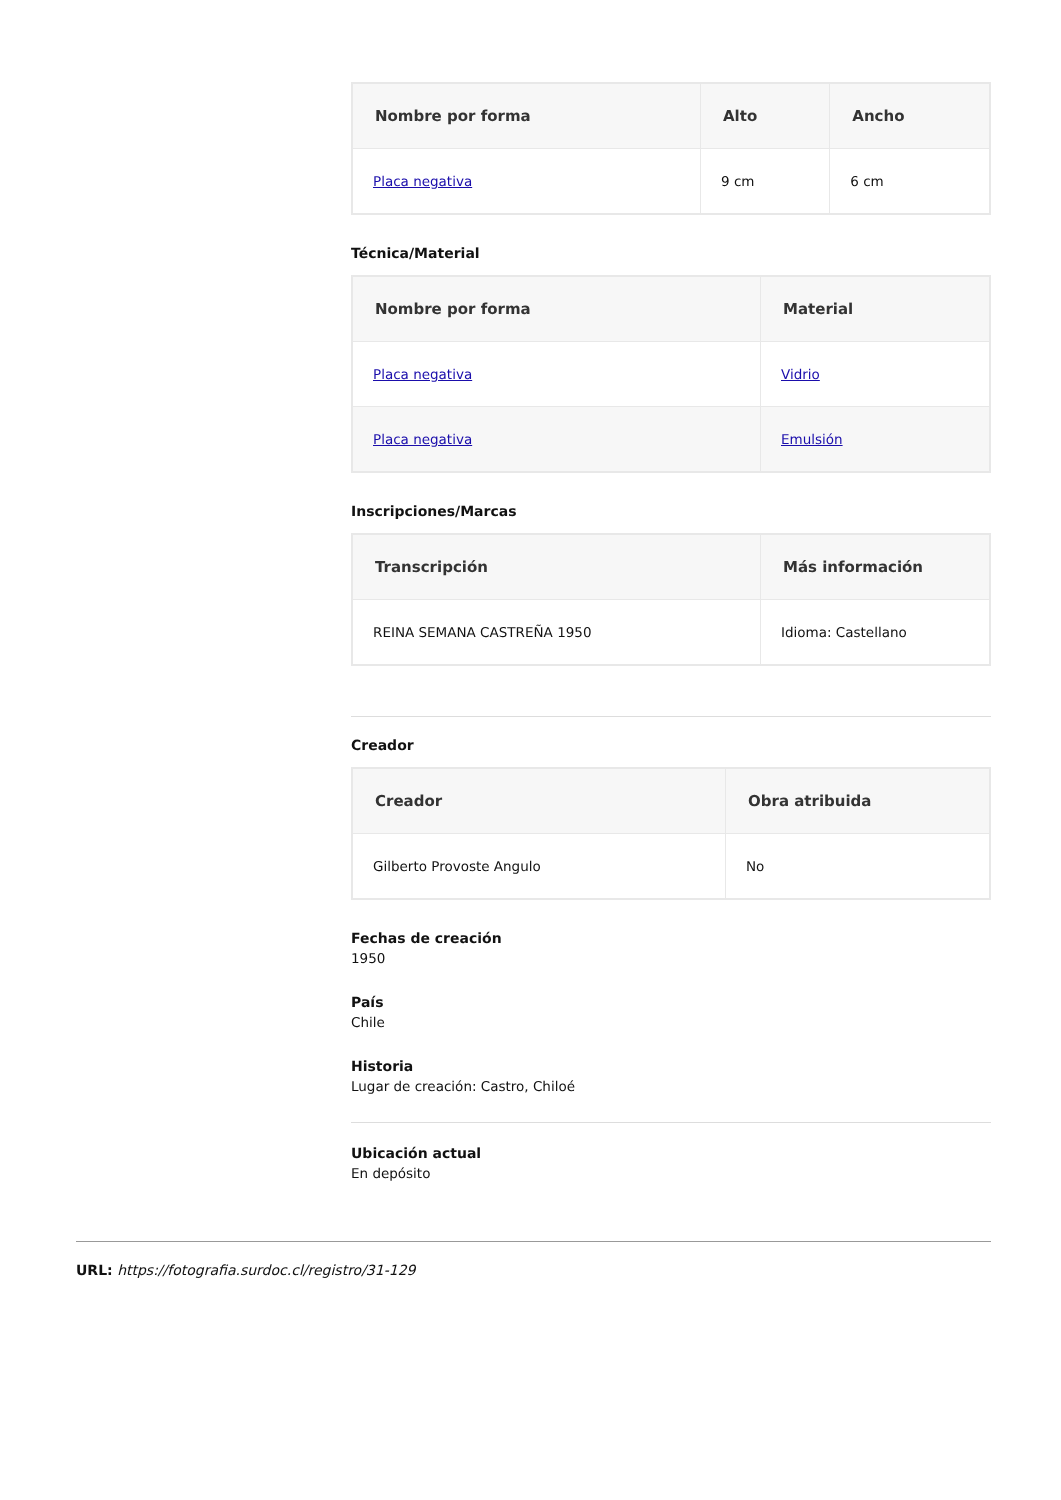| Nombre por forma | Alto | Ancho |
| --- | --- | --- |
| Placa negativa | 9 cm | 6 cm |
Técnica/Material
| Nombre por forma | Material |
| --- | --- |
| Placa negativa | Vidrio |
| Placa negativa | Emulsión |
Inscripciones/Marcas
| Transcripción | Más información |
| --- | --- |
| REINA SEMANA CASTREÑA 1950 | Idioma: Castellano |
Creador
| Creador | Obra atribuida |
| --- | --- |
| Gilberto Provoste Angulo | No |
Fechas de creación
1950
País
Chile
Historia
Lugar de creación: Castro, Chiloé
Ubicación actual
En depósito
URL: https://fotografia.surdoc.cl/registro/31-129